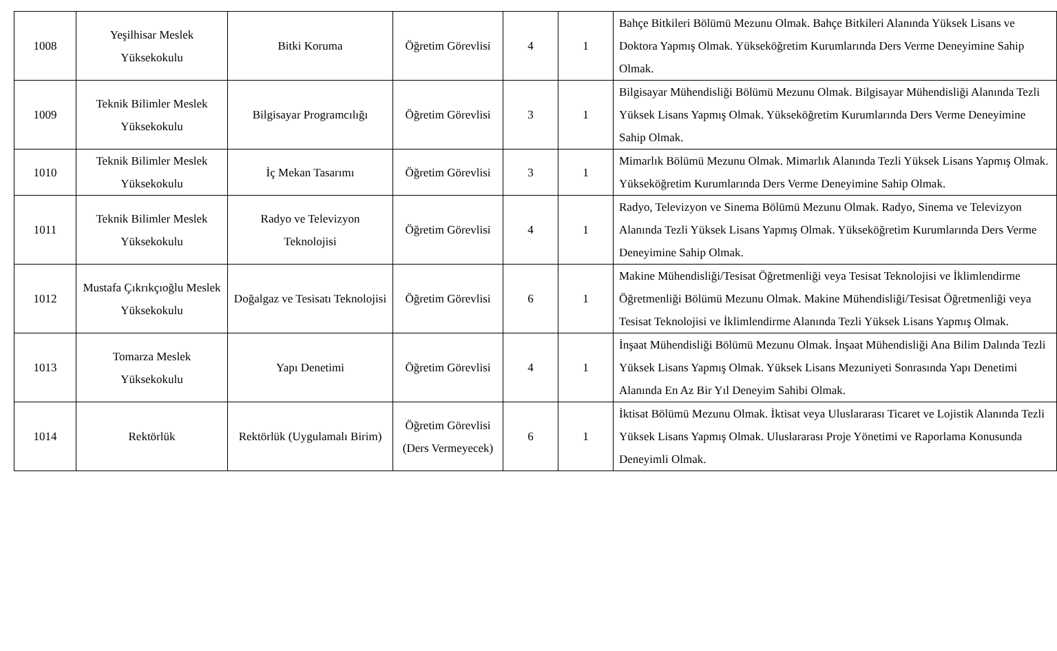| 1008 | Yeşilhisar Meslek Yüksekokulu | Bitki Koruma | Öğretim Görevlisi | 4 | 1 | Bahçe Bitkileri Bölümü Mezunu Olmak. Bahçe Bitkileri Alanında Yüksek Lisans ve Doktora Yapmış Olmak. Yükseköğretim Kurumlarında Ders Verme Deneyimine Sahip Olmak. |
| 1009 | Teknik Bilimler Meslek Yüksekokulu | Bilgisayar Programcılığı | Öğretim Görevlisi | 3 | 1 | Bilgisayar Mühendisliği Bölümü Mezunu Olmak. Bilgisayar Mühendisliği Alanında Tezli Yüksek Lisans Yapmış Olmak. Yükseköğretim Kurumlarında Ders Verme Deneyimine Sahip Olmak. |
| 1010 | Teknik Bilimler Meslek Yüksekokulu | İç Mekan Tasarımı | Öğretim Görevlisi | 3 | 1 | Mimarlık Bölümü Mezunu Olmak. Mimarlık Alanında Tezli Yüksek Lisans Yapmış Olmak. Yükseköğretim Kurumlarında Ders Verme Deneyimine Sahip Olmak. |
| 1011 | Teknik Bilimler Meslek Yüksekokulu | Radyo ve Televizyon Teknolojisi | Öğretim Görevlisi | 4 | 1 | Radyo, Televizyon ve Sinema Bölümü Mezunu Olmak. Radyo, Sinema ve Televizyon Alanında Tezli Yüksek Lisans Yapmış Olmak. Yükseköğretim Kurumlarında Ders Verme Deneyimine Sahip Olmak. |
| 1012 | Mustafa Çıkrıkçıoğlu Meslek Yüksekokulu | Doğalgaz ve Tesisatı Teknolojisi | Öğretim Görevlisi | 6 | 1 | Makine Mühendisliği/Tesisat Öğretmenliği veya Tesisat Teknolojisi ve İklimlendirme Öğretmenliği Bölümü Mezunu Olmak. Makine Mühendisliği/Tesisat Öğretmenliği veya Tesisat Teknolojisi ve İklimlendirme Alanında Tezli Yüksek Lisans Yapmış Olmak. |
| 1013 | Tomarza Meslek Yüksekokulu | Yapı Denetimi | Öğretim Görevlisi | 4 | 1 | İnşaat Mühendisliği Bölümü Mezunu Olmak. İnşaat Mühendisliği Ana Bilim Dalında Tezli Yüksek Lisans Yapmış Olmak. Yüksek Lisans Mezuniyeti Sonrasında Yapı Denetimi Alanında En Az Bir Yıl Deneyim Sahibi Olmak. |
| 1014 | Rektörlük | Rektörlük (Uygulamalı Birim) | Öğretim Görevlisi (Ders Vermeyecek) | 6 | 1 | İktisat Bölümü Mezunu Olmak. İktisat veya Uluslararası Ticaret ve Lojistik Alanında Tezli Yüksek Lisans Yapmış Olmak. Uluslararası Proje Yönetimi ve Raporlama Konusunda Deneyimli Olmak. |